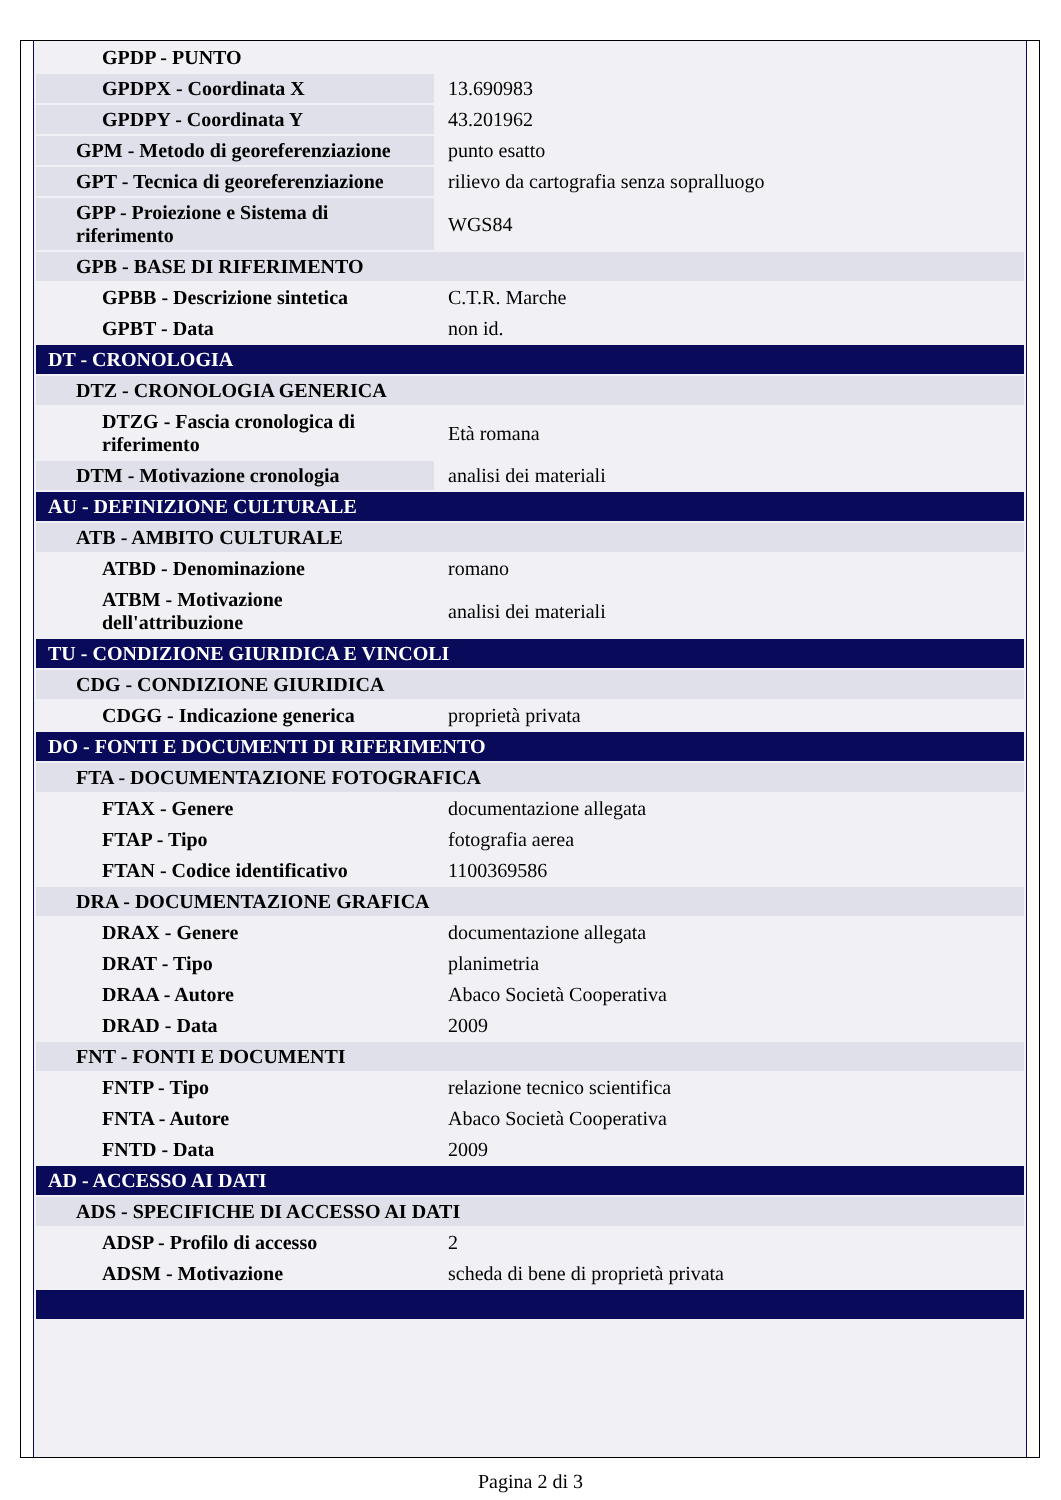| GPDP - PUNTO | |
| GPDPX - Coordinata X | 13.690983 |
| GPDPY - Coordinata Y | 43.201962 |
| GPM - Metodo di georeferenziazione | punto esatto |
| GPT - Tecnica di georeferenziazione | rilievo da cartografia senza sopralluogo |
| GPP - Proiezione e Sistema di riferimento | WGS84 |
| GPB - BASE DI RIFERIMENTO | |
| GPBB - Descrizione sintetica | C.T.R. Marche |
| GPBT - Data | non id. |
| DT - CRONOLOGIA | |
| DTZ - CRONOLOGIA GENERICA | |
| DTZG - Fascia cronologica di riferimento | Età romana |
| DTM - Motivazione cronologia | analisi dei materiali |
| AU - DEFINIZIONE CULTURALE | |
| ATB - AMBITO CULTURALE | |
| ATBD - Denominazione | romano |
| ATBM - Motivazione dell'attribuzione | analisi dei materiali |
| TU - CONDIZIONE GIURIDICA E VINCOLI | |
| CDG - CONDIZIONE GIURIDICA | |
| CDGG - Indicazione generica | proprietà privata |
| DO - FONTI E DOCUMENTI DI RIFERIMENTO | |
| FTA - DOCUMENTAZIONE FOTOGRAFICA | |
| FTAX - Genere | documentazione allegata |
| FTAP - Tipo | fotografia aerea |
| FTAN - Codice identificativo | 1100369586 |
| DRA - DOCUMENTAZIONE GRAFICA | |
| DRAX - Genere | documentazione allegata |
| DRAT - Tipo | planimetria |
| DRAA - Autore | Abaco Società Cooperativa |
| DRAD - Data | 2009 |
| FNT - FONTI E DOCUMENTI | |
| FNTP - Tipo | relazione tecnico scientifica |
| FNTA - Autore | Abaco Società Cooperativa |
| FNTD - Data | 2009 |
| AD - ACCESSO AI DATI | |
| ADS - SPECIFICHE DI ACCESSO AI DATI | |
| ADSP - Profilo di accesso | 2 |
| ADSM - Motivazione | scheda di bene di proprietà privata |
Pagina 2 di 3